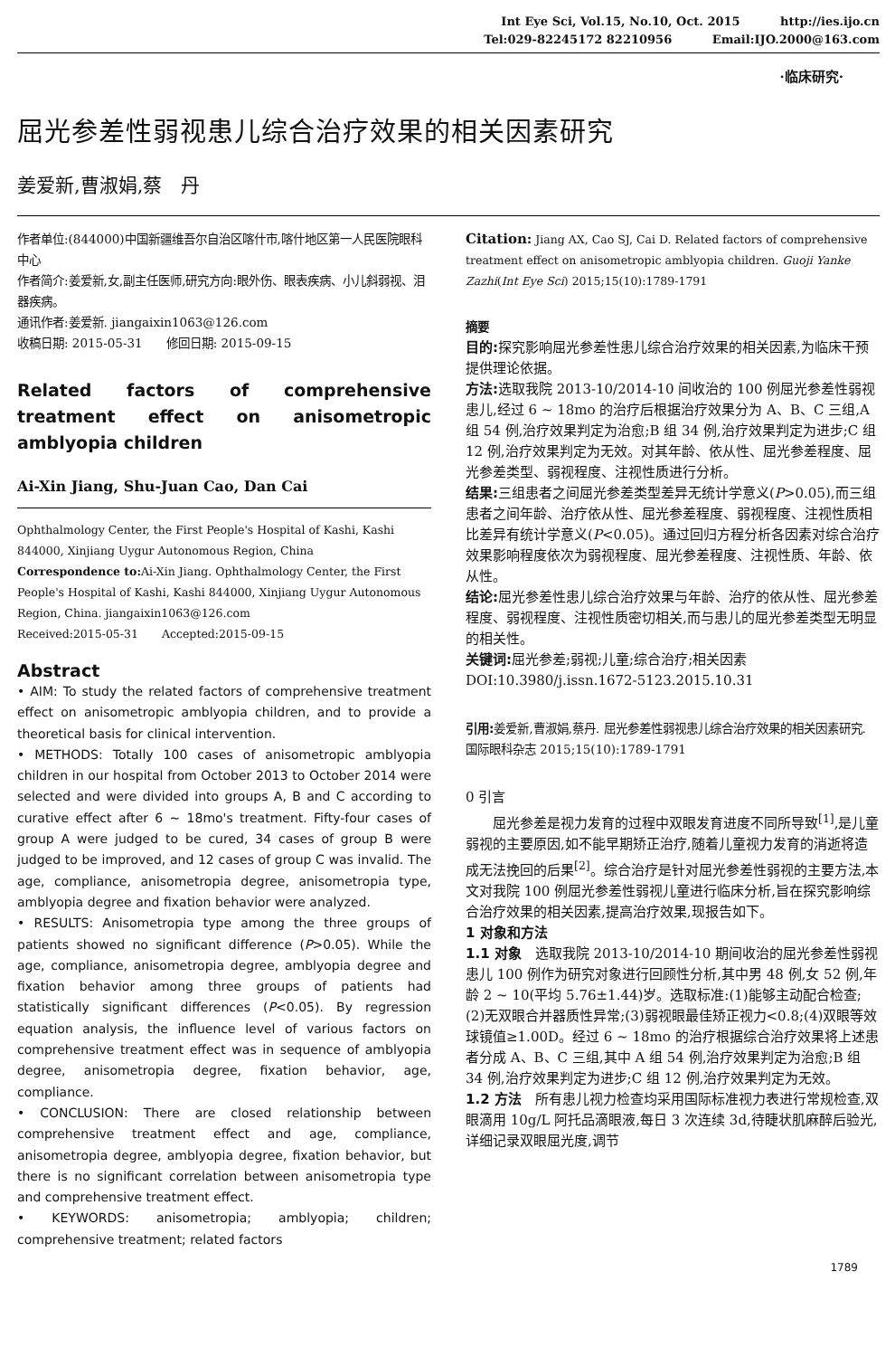Int Eye Sci, Vol.15, No.10, Oct. 2015 http://ies.ijo.cn
Tel:029-82245172 82210956 Email:IJO.2000@163.com
·临床研究·
屈光参差性弱视患儿综合治疗效果的相关因素研究
姜爱新,曹淑娟,蔡　丹
作者单位:(844000)中国新疆维吾尔自治区喀什市,喀什地区第一人民医院眼科中心
作者简介:姜爱新,女,副主任医师,研究方向:眼外伤、眼表疾病、小儿斜弱视、泪器疾病。
通讯作者:姜爱新. jiangaixin1063@126.com
收稿日期: 2015-05-31　　修回日期: 2015-09-15
Related factors of comprehensive treatment effect on anisometropic amblyopia children
Ai-Xin Jiang, Shu-Juan Cao, Dan Cai
Ophthalmology Center, the First People's Hospital of Kashi, Kashi 844000, Xinjiang Uygur Autonomous Region, China
Correspondence to: Ai-Xin Jiang. Ophthalmology Center, the First People's Hospital of Kashi, Kashi 844000, Xinjiang Uygur Autonomous Region, China. jiangaixin1063@126.com
Received:2015-05-31　　Accepted:2015-09-15
Abstract
• AIM: To study the related factors of comprehensive treatment effect on anisometropic amblyopia children, and to provide a theoretical basis for clinical intervention.
• METHODS: Totally 100 cases of anisometropic amblyopia children in our hospital from October 2013 to October 2014 were selected and were divided into groups A, B and C according to curative effect after 6 ~ 18mo's treatment. Fifty-four cases of group A were judged to be cured, 34 cases of group B were judged to be improved, and 12 cases of group C was invalid. The age, compliance, anisometropia degree, anisometropia type, amblyopia degree and fixation behavior were analyzed.
• RESULTS: Anisometropia type among the three groups of patients showed no significant difference (P>0.05). While the age, compliance, anisometropia degree, amblyopia degree and fixation behavior among three groups of patients had statistically significant differences (P<0.05). By regression equation analysis, the influence level of various factors on comprehensive treatment effect was in sequence of amblyopia degree, anisometropia degree, fixation behavior, age, compliance.
• CONCLUSION: There are closed relationship between comprehensive treatment effect and age, compliance, anisometropia degree, amblyopia degree, fixation behavior, but there is no significant correlation between anisometropia type and comprehensive treatment effect.
• KEYWORDS: anisometropia; amblyopia; children; comprehensive treatment; related factors
Citation: Jiang AX, Cao SJ, Cai D. Related factors of comprehensive treatment effect on anisometropic amblyopia children. Guoji Yanke Zazhi(Int Eye Sci) 2015;15(10):1789-1791
摘要
目的: 探究影响屈光参差性患儿综合治疗效果的相关因素,为临床干预提供理论依据。
方法: 选取我院 2013-10/2014-10 间收治的 100 例屈光参差性弱视患儿,经过 6 ~ 18mo 的治疗后根据治疗效果分为 A、B、C 三组,A 组 54 例,治疗效果判定为治愈;B 组 34 例,治疗效果判定为进步;C 组 12 例,治疗效果判定为无效。对其年龄、依从性、屈光参差程度、屈光参差类型、弱视程度、注视性质进行分析。
结果: 三组患者之间屈光参差类型差异无统计学意义(P>0.05),而三组患者之间年龄、治疗依从性、屈光参差程度、弱视程度、注视性质相比差异有统计学意义(P<0.05)。通过回归方程分析各因素对综合治疗效果影响程度依次为弱视程度、屈光参差程度、注视性质、年龄、依从性。
结论: 屈光参差性患儿综合治疗效果与年龄、治疗的依从性、屈光参差程度、弱视程度、注视性质密切相关,而与患儿的屈光参差类型无明显的相关性。
关键词: 屈光参差;弱视;儿童;综合治疗;相关因素
DOI:10.3980/j.issn.1672-5123.2015.10.31
引用: 姜爱新,曹淑娟,蔡丹. 屈光参差性弱视患儿综合治疗效果的相关因素研究. 国际眼科杂志 2015;15(10):1789-1791
0 引言
屈光参差是视力发育的过程中双眼发育进度不同所导致<sup>[1]</sup>,是儿童弱视的主要原因,如不能早期矫正治疗,随着儿童视力发育的消逝将造成无法挽回的后果<sup>[2]</sup>。综合治疗是针对屈光参差性弱视的主要方法,本文对我院 100 例屈光参差性弱视儿童进行临床分析,旨在探究影响综合治疗效果的相关因素,提高治疗效果,现报告如下。
1 对象和方法
1.1 对象　选取我院 2013-10/2014-10 期间收治的屈光参差性弱视患儿 100 例作为研究对象进行回顾性分析,其中男 48 例,女 52 例,年龄 2 ~ 10(平均 5.76±1.44)岁。选取标准:(1)能够主动配合检查;(2)无双眼合并器质性异常;(3)弱视眼最佳矫正视力<0.8;(4)双眼等效球镜值≥1.00D。经过 6 ~ 18mo 的治疗根据综合治疗效果将上述患者分成 A、B、C 三组,其中 A 组 54 例,治疗效果判定为治愈;B 组 34 例,治疗效果判定为进步;C 组 12 例,治疗效果判定为无效。
1.2 方法　所有患儿视力检查均采用国际标准视力表进行常规检查,双眼滴用 10g/L 阿托品滴眼液,每日 3 次连续 3d,待睫状肌麻醉后验光,详细记录双眼屈光度,调节
1789